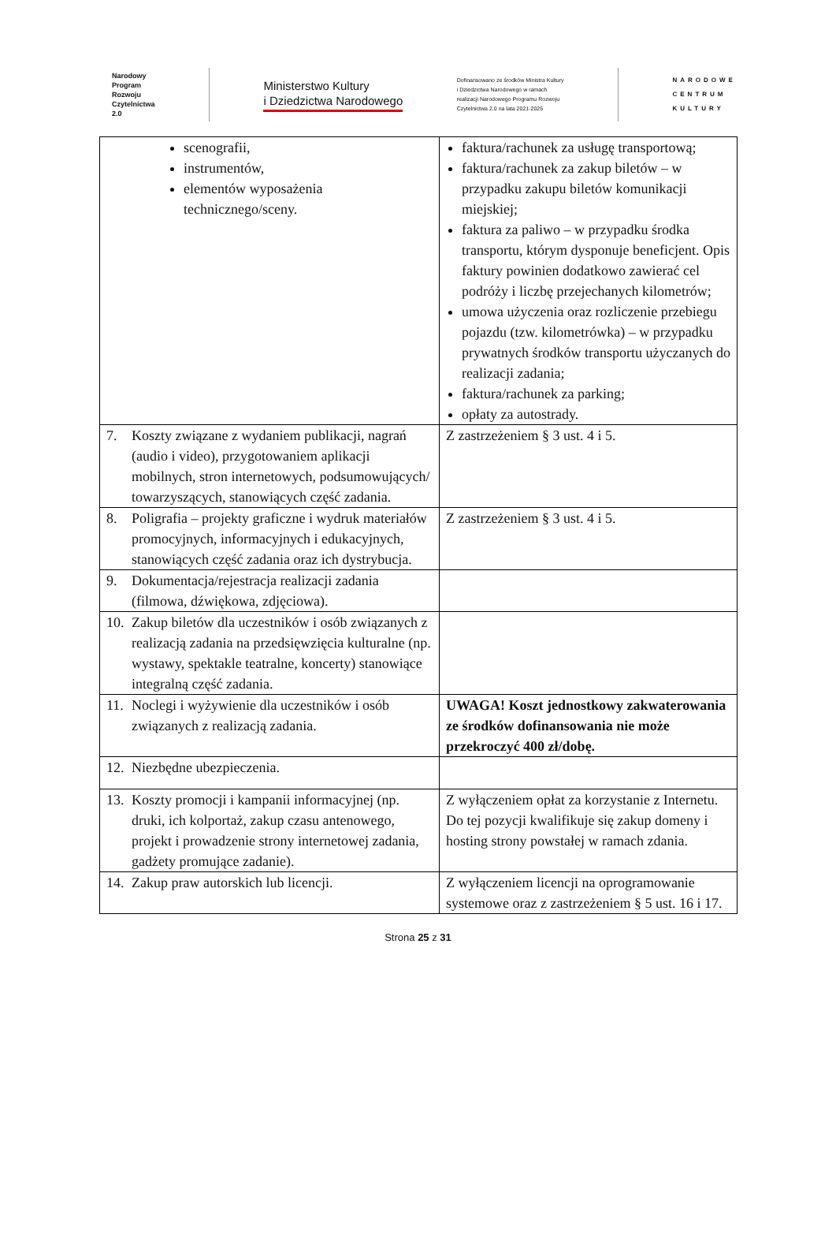Narodowy
Program
Rozwoju
Czytelnictwa
2.0
Ministerstwo Kultury
i Dziedzictwa Narodowego
Dofinansowano ze środków Ministra Kultury
i Dziedzictwa Narodowego w ramach
realizacji Narodowego Programu Rozwoju
Czytelnictwa 2.0 na lata 2021-2025
NARODOWE
CENTRUM
KULTURY
| scenografii, instrumentów, elementów wyposażenia technicznego/sceny. | faktura/rachunek za usługę transportową; faktura/rachunek za zakup biletów – w przypadku zakupu biletów komunikacji miejskiej; faktura za paliwo – w przypadku środka transportu, którym dysponuje beneficjent. Opis faktury powinien dodatkowo zawierać cel podróży i liczbę przejechanych kilometrów; umowa użyczenia oraz rozliczenie przebiegu pojazdu (tzw. kilometrówka) – w przypadku prywatnych środków transportu użyczanych do realizacji zadania; faktura/rachunek za parking; opłaty za autostrady. |
| 7. Koszty związane z wydaniem publikacji, nagrań (audio i video), przygotowaniem aplikacji mobilnych, stron internetowych, podsumowujących/ towarzyszących, stanowiących część zadania. | Z zastrzeżeniem § 3 ust. 4 i 5. |
| 8. Poligrafia – projekty graficzne i wydruk materiałów promocyjnych, informacyjnych i edukacyjnych, stanowiących część zadania oraz ich dystrybucja. | Z zastrzeżeniem § 3 ust. 4 i 5. |
| 9. Dokumentacja/rejestracja realizacji zadania (filmowa, dźwiękowa, zdjęciowa). | |
| 10. Zakup biletów dla uczestników i osób związanych z realizacją zadania na przedsięwzięcia kulturalne (np. wystawy, spektakle teatralne, koncerty) stanowiące integralną część zadania. | |
| 11. Noclegi i wyżywienie dla uczestników i osób związanych z realizacją zadania. | UWAGA! Koszt jednostkowy zakwaterowania ze środków dofinansowania nie może przekroczyć 400 zł/dobę. |
| 12. Niezbędne ubezpieczenia. | |
| 13. Koszty promocji i kampanii informacyjnej (np. druki, ich kolportaż, zakup czasu antenowego, projekt i prowadzenie strony internetowej zadania, gadżety promujące zadanie). | Z wyłączeniem opłat za korzystanie z Internetu. Do tej pozycji kwalifikuje się zakup domeny i hosting strony powstałej w ramach zdania. |
| 14. Zakup praw autorskich lub licencji. | Z wyłączeniem licencji na oprogramowanie systemowe oraz z zastrzeżeniem § 5 ust. 16 i 17. |
Strona 25 z 31